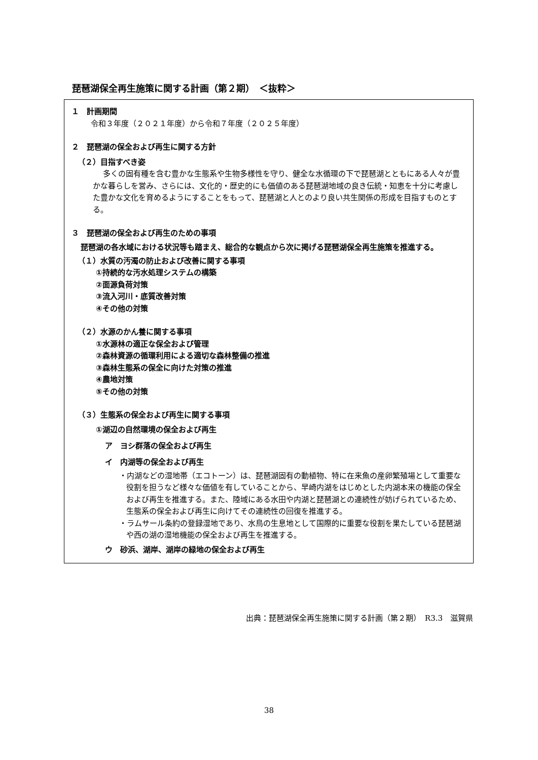琵琶湖保全再生施策に関する計画（第２期）　＜抜粋＞
１　計画期間
令和３年度（２０２１年度）から令和７年度（２０２５年度）
２　琵琶湖の保全および再生に関する方針
（２）目指すべき姿
多くの固有種を含む豊かな生態系や生物多様性を守り、健全な水循環の下で琵琶湖とともにある人々が豊かな暮らしを営み、さらには、文化的・歴史的にも価値のある琵琶湖地域の良き伝統・知恵を十分に考慮した豊かな文化を育めるようにすることをもって、琵琶湖と人とのより良い共生関係の形成を目指すものとする。
３　琵琶湖の保全および再生のための事項
琵琶湖の各水域における状況等も踏まえ、総合的な観点から次に掲げる琵琶湖保全再生施策を推進する。
（１）水質の汚濁の防止および改善に関する事項
①持続的な汚水処理システムの構築
②面源負荷対策
③流入河川・底質改善対策
④その他の対策
（２）水源のかん養に関する事項
①水源林の適正な保全および管理
②森林資源の循環利用による適切な森林整備の推進
③森林生態系の保全に向けた対策の推進
④農地対策
⑤その他の対策
（３）生態系の保全および再生に関する事項
①湖辺の自然環境の保全および再生
ア　ヨシ群落の保全および再生
イ　内湖等の保全および再生
・内湖などの湿地帯（エコトーン）は、琵琶湖固有の動植物、特に在来魚の産卵繁殖場として重要な役割を担うなど様々な価値を有していることから、早崎内湖をはじめとした内湖本来の機能の保全および再生を推進する。また、陸域にある水田や内湖と琵琶湖との連続性が妨げられているため、生態系の保全および再生に向けてその連続性の回復を推進する。
・ラムサール条約の登録湿地であり、水鳥の生息地として国際的に重要な役割を果たしている琵琶湖や西の湖の湿地機能の保全および再生を推進する。
ウ　砂浜、湖岸、湖岸の緑地の保全および再生
出典：琵琶湖保全再生施策に関する計画（第２期）　R3.3　滋賀県
38